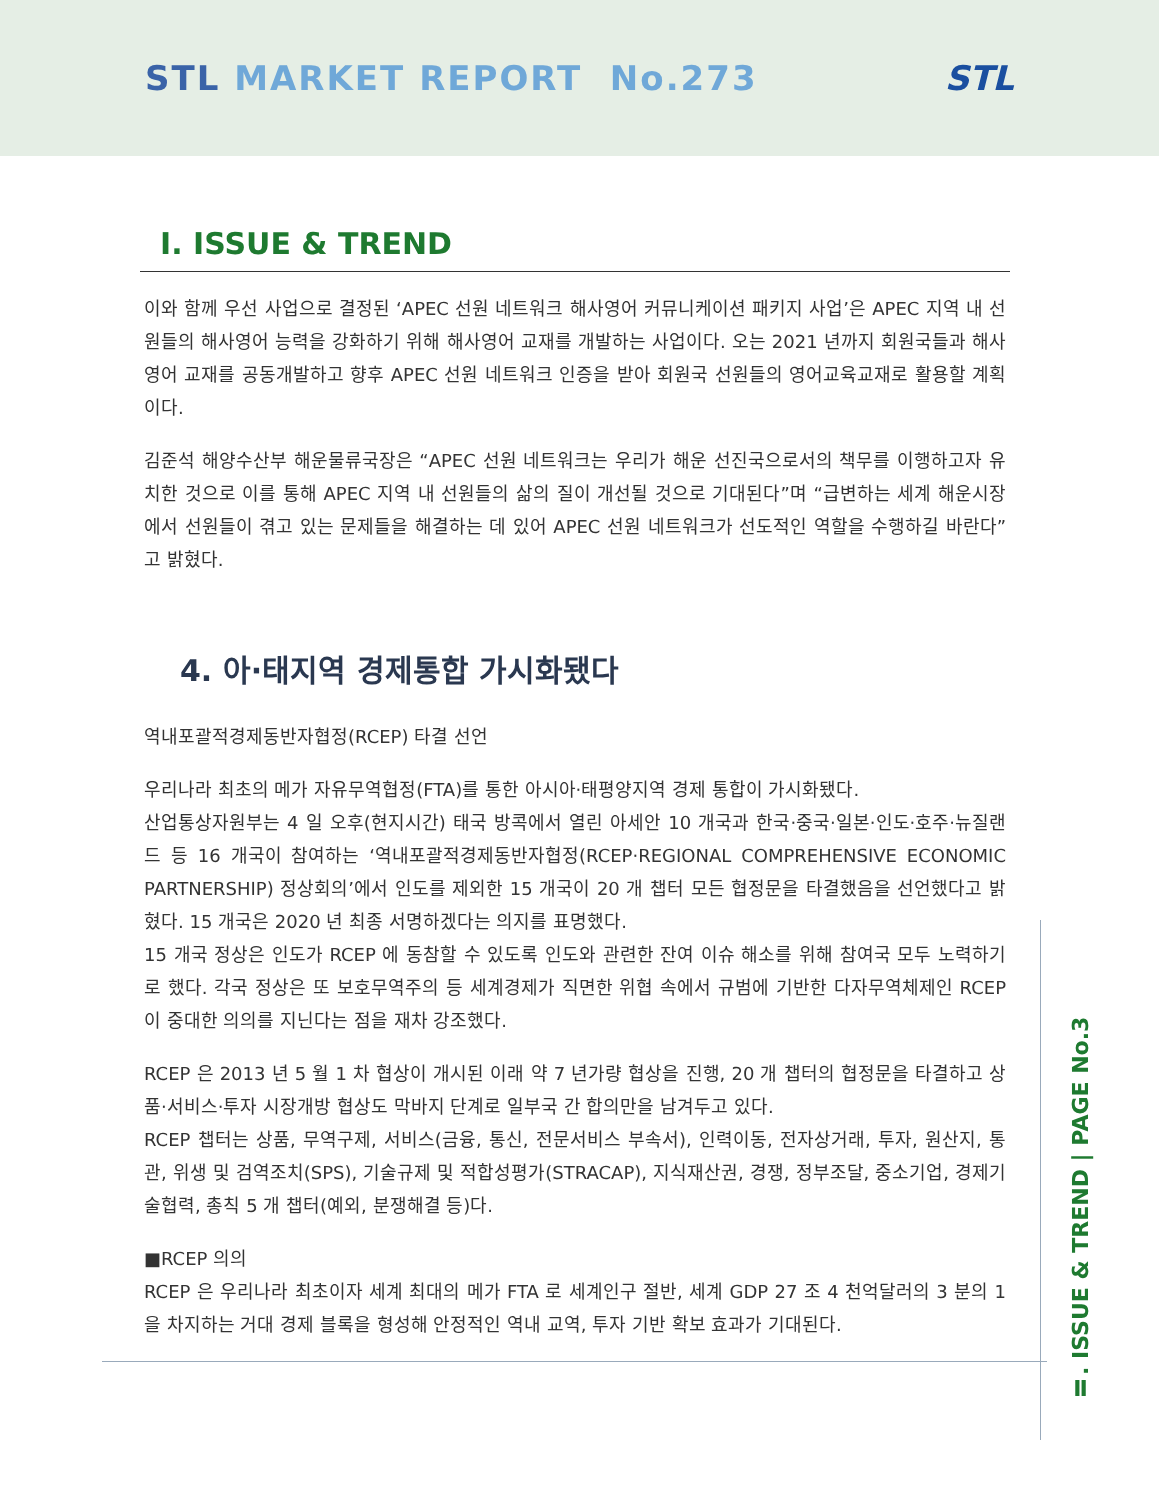STL MARKET REPORT No.273 STL
Ⅰ. ISSUE & TREND
이와 함께 우선 사업으로 결정된 ‘APEC 선원 네트워크 해사영어 커뮤니케이션 패키지 사업’은 APEC 지역 내 선원들의 해사영어 능력을 강화하기 위해 해사영어 교재를 개발하는 사업이다. 오는 2021 년까지 회원국들과 해사영어 교재를 공동개발하고 향후 APEC 선원 네트워크 인증을 받아 회원국 선원들의 영어교육교재로 활용할 계획이다.
김준석 해양수산부 해운물류국장은 “APEC 선원 네트워크는 우리가 해운 선진국으로서의 책무를 이행하고자 유치한 것으로 이를 통해 APEC 지역 내 선원들의 삶의 질이 개선될 것으로 기대된다”며 “급변하는 세계 해운시장에서 선원들이 겪고 있는 문제들을 해결하는 데 있어 APEC 선원 네트워크가 선도적인 역할을 수행하길 바란다”고 밝혔다.
4. 아·태지역 경제통합 가시화됐다
역내포괄적경제동반자협정(RCEP) 타결 선언
우리나라 최초의 메가 자유무역협정(FTA)를 통한 아시아·태평양지역 경제 통합이 가시화됐다.
산업통상자원부는 4 일 오후(현지시간) 태국 방콕에서 열린 아세안 10 개국과 한국·중국·일본·인도·호주·뉴질랜드 등 16 개국이 참여하는 ‘역내포괄적경제동반자협정(RCEP·REGIONAL COMPREHENSIVE ECONOMIC PARTNERSHIP) 정상회의’에서 인도를 제외한 15 개국이 20 개 챕터 모든 협정문을 타결했음을 선언했다고 밝혔다. 15 개국은 2020 년 최종 서명하겠다는 의지를 표명했다.
15 개국 정상은 인도가 RCEP 에 동참할 수 있도록 인도와 관련한 잔여 이슈 해소를 위해 참여국 모두 노력하기로 했다. 각국 정상은 또 보호무역주의 등 세계경제가 직면한 위협 속에서 규범에 기반한 다자무역체제인 RCEP 이 중대한 의의를 지닌다는 점을 재차 강조했다.
RCEP 은 2013 년 5 월 1 차 협상이 개시된 이래 약 7 년가량 협상을 진행, 20 개 챕터의 협정문을 타결하고 상품·서비스·투자 시장개방 협상도 막바지 단계로 일부국 간 합의만을 남겨두고 있다.
RCEP 챕터는 상품, 무역구제, 서비스(금융, 통신, 전문서비스 부속서), 인력이동, 전자상거래, 투자, 원산지, 통관, 위생 및 검역조치(SPS), 기술규제 및 적합성평가(STRACAP), 지식재산권, 경쟁, 정부조달, 중소기업, 경제기술협력, 총칙 5 개 챕터(예외, 분쟁해결 등)다.
■RCEP 의의
RCEP 은 우리나라 최초이자 세계 최대의 메가 FTA 로 세계인구 절반, 세계 GDP 27 조 4 천억달러의 3 분의 1 을 차지하는 거대 경제 블록을 형성해 안정적인 역내 교역, 투자 기반 확보 효과가 기대된다.
Ⅱ. ISSUE & TREND | PAGE No.3